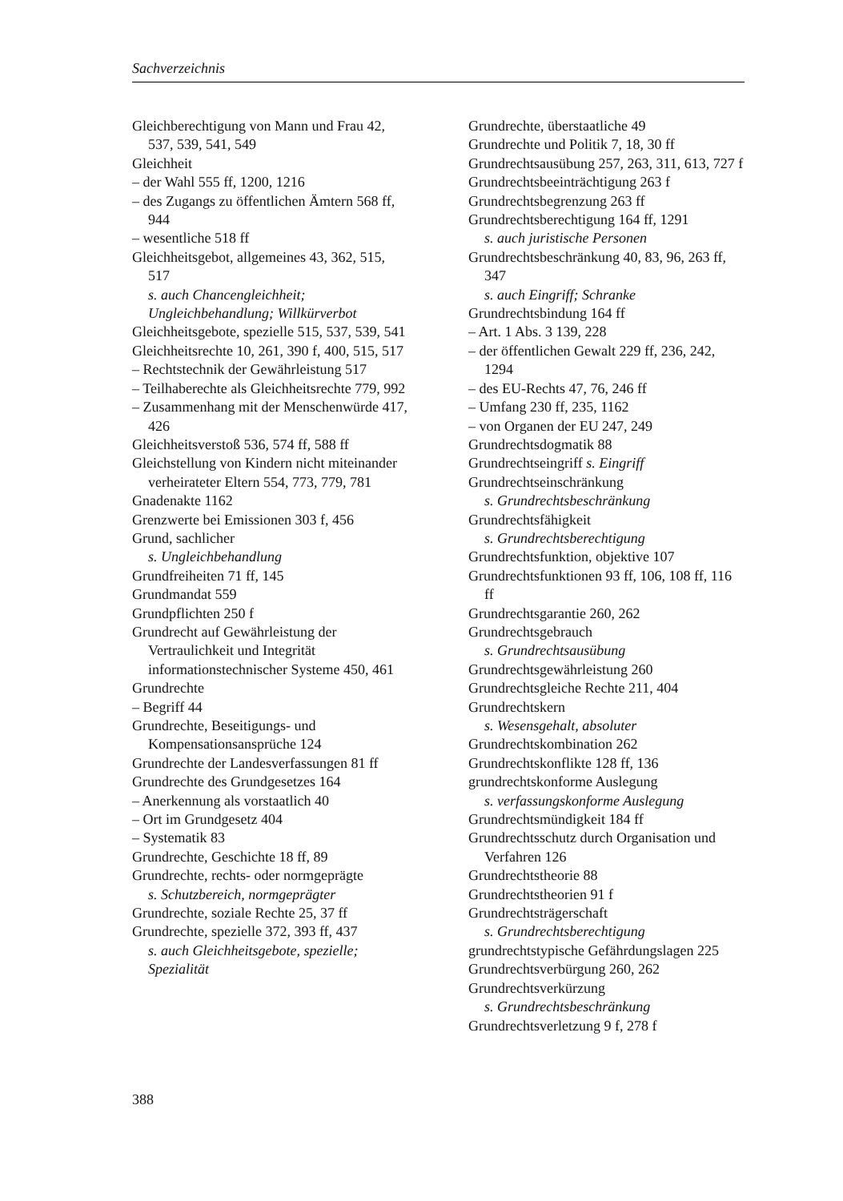Sachverzeichnis
Gleichberechtigung von Mann und Frau 42, 537, 539, 541, 549
Gleichheit
– der Wahl 555 ff, 1200, 1216
– des Zugangs zu öffentlichen Ämtern 568 ff, 944
– wesentliche 518 ff
Gleichheitsgebot, allgemeines 43, 362, 515, 517
s. auch Chancengleichheit; Ungleichbehandlung; Willkürverbot
Gleichheitsgebote, spezielle 515, 537, 539, 541
Gleichheitsrechte 10, 261, 390 f, 400, 515, 517
– Rechtstechnik der Gewährleistung 517
– Teilhaberechte als Gleichheitsrechte 779, 992
– Zusammenhang mit der Menschenwürde 417, 426
Gleichheitsverstoß 536, 574 ff, 588 ff
Gleichstellung von Kindern nicht miteinander verheirateter Eltern 554, 773, 779, 781
Gnadenakte 1162
Grenzwerte bei Emissionen 303 f, 456
Grund, sachlicher
s. Ungleichbehandlung
Grundfreiheiten 71 ff, 145
Grundmandat 559
Grundpflichten 250 f
Grundrecht auf Gewährleistung der Vertraulichkeit und Integrität informationstechnischer Systeme 450, 461
Grundrechte
– Begriff 44
Grundrechte, Beseitigungs- und Kompensationsansprüche 124
Grundrechte der Landesverfassungen 81 ff
Grundrechte des Grundgesetzes 164
– Anerkennung als vorstaatlich 40
– Ort im Grundgesetz 404
– Systematik 83
Grundrechte, Geschichte 18 ff, 89
Grundrechte, rechts- oder normgeprägte
s. Schutzbereich, normgeprägter
Grundrechte, soziale Rechte 25, 37 ff
Grundrechte, spezielle 372, 393 ff, 437
s. auch Gleichheitsgebote, spezielle; Spezialität
Grundrechte, überstaatliche 49
Grundrechte und Politik 7, 18, 30 ff
Grundrechtsausübung 257, 263, 311, 613, 727 f
Grundrechtsbeeinträchtigung 263 f
Grundrechtsbegrenzung 263 ff
Grundrechtsberechtigung 164 ff, 1291
s. auch juristische Personen
Grundrechtsbeschränkung 40, 83, 96, 263 ff, 347
s. auch Eingriff; Schranke
Grundrechtsbindung 164 ff
– Art. 1 Abs. 3 139, 228
– der öffentlichen Gewalt 229 ff, 236, 242, 1294
– des EU-Rechts 47, 76, 246 ff
– Umfang 230 ff, 235, 1162
– von Organen der EU 247, 249
Grundrechtsdogmatik 88
Grundrechtseingriff s. Eingriff
Grundrechtseinschränkung
s. Grundrechtsbeschränkung
Grundrechtsfähigkeit
s. Grundrechtsberechtigung
Grundrechtsfunktion, objektive 107
Grundrechtsfunktionen 93 ff, 106, 108 ff, 116 ff
Grundrechtsgarantie 260, 262
Grundrechtsgebrauch
s. Grundrechtsausübung
Grundrechtsgewährleistung 260
Grundrechtsgleiche Rechte 211, 404
Grundrechtskern
s. Wesensgehalt, absoluter
Grundrechtskombination 262
Grundrechtskonflikte 128 ff, 136
grundrechtskonforme Auslegung
s. verfassungskonforme Auslegung
Grundrechtsmündigkeit 184 ff
Grundrechtsschutz durch Organisation und Verfahren 126
Grundrechtstheorie 88
Grundrechtstheorien 91 f
Grundrechtsträgerschaft
s. Grundrechtsberechtigung
grundrechtstypische Gefährdungslagen 225
Grundrechtsverbürgung 260, 262
Grundrechtsverkürzung
s. Grundrechtsbeschränkung
Grundrechtsverletzung 9 f, 278 f
388